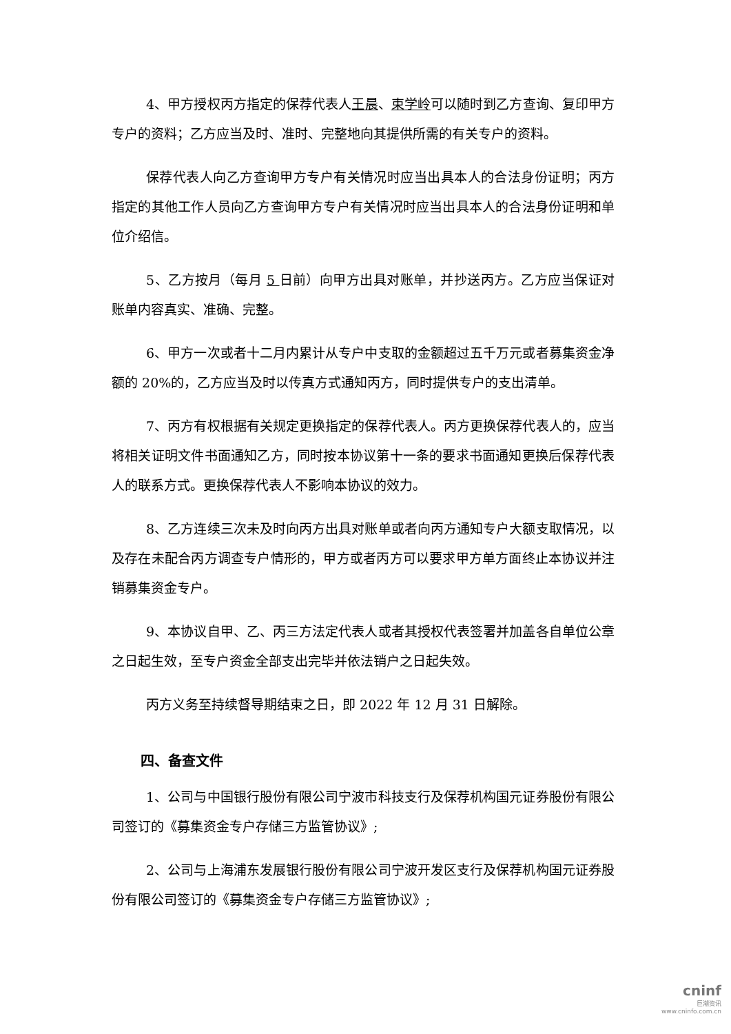4、甲方授权丙方指定的保荐代表人王晨、束学岭可以随时到乙方查询、复印甲方专户的资料；乙方应当及时、准时、完整地向其提供所需的有关专户的资料。
保荐代表人向乙方查询甲方专户有关情况时应当出具本人的合法身份证明；丙方指定的其他工作人员向乙方查询甲方专户有关情况时应当出具本人的合法身份证明和单位介绍信。
5、乙方按月（每月 5 日前）向甲方出具对账单，并抄送丙方。乙方应当保证对账单内容真实、准确、完整。
6、甲方一次或者十二月内累计从专户中支取的金额超过五千万元或者募集资金净额的 20%的，乙方应当及时以传真方式通知丙方，同时提供专户的支出清单。
7、丙方有权根据有关规定更换指定的保荐代表人。丙方更换保荐代表人的，应当将相关证明文件书面通知乙方，同时按本协议第十一条的要求书面通知更换后保荐代表人的联系方式。更换保荐代表人不影响本协议的效力。
8、乙方连续三次未及时向丙方出具对账单或者向丙方通知专户大额支取情况，以及存在未配合丙方调查专户情形的，甲方或者丙方可以要求甲方单方面终止本协议并注销募集资金专户。
9、本协议自甲、乙、丙三方法定代表人或者其授权代表签署并加盖各自单位公章之日起生效，至专户资金全部支出完毕并依法销户之日起失效。
丙方义务至持续督导期结束之日，即 2022 年 12 月 31 日解除。
四、备查文件
1、公司与中国银行股份有限公司宁波市科技支行及保荐机构国元证券股份有限公司签订的《募集资金专户存储三方监管协议》;
2、公司与上海浦东发展银行股份有限公司宁波开发区支行及保荐机构国元证券股份有限公司签订的《募集资金专户存储三方监管协议》;
cninf
巨潮资讯
www.cninfo.com.cn